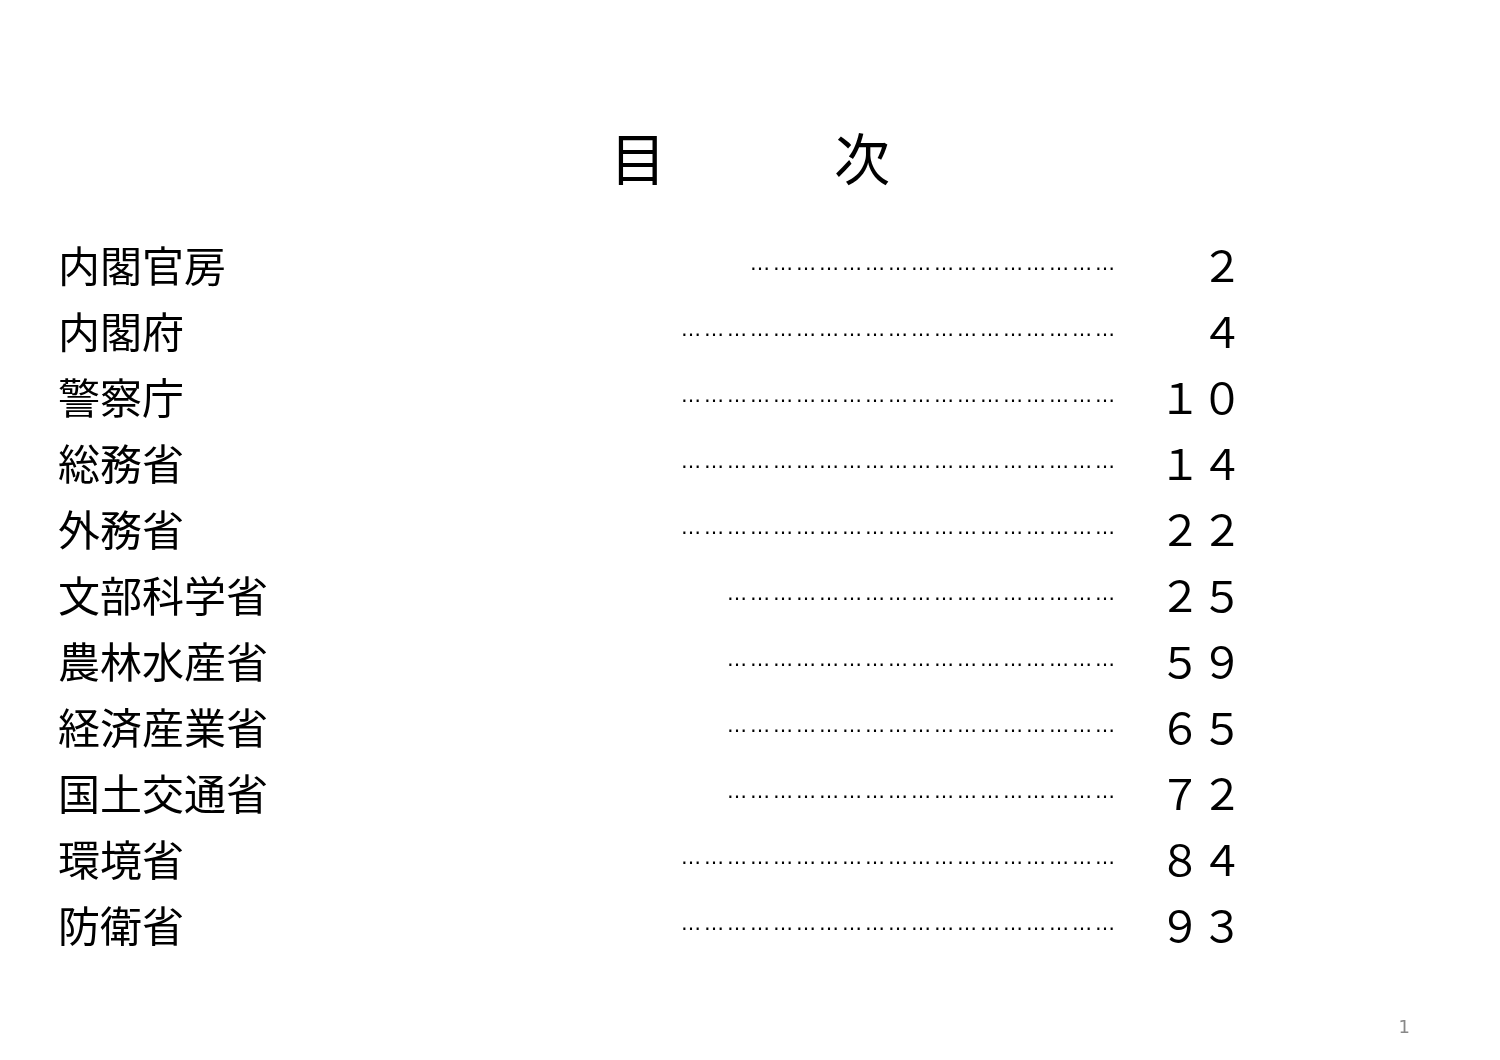目　　　次
内閣官房
…………………………………………
２
内閣府
…………………………………………………
４
警察庁
…………………………………………………
１０
総務省
…………………………………………………
１４
外務省
…………………………………………………
２２
文部科学省
……………………………………………
２５
農林水産省
……………………………………………
５９
経済産業省
……………………………………………
６５
国土交通省
……………………………………………
７２
環境省
…………………………………………………
８４
防衛省
…………………………………………………
９３
1